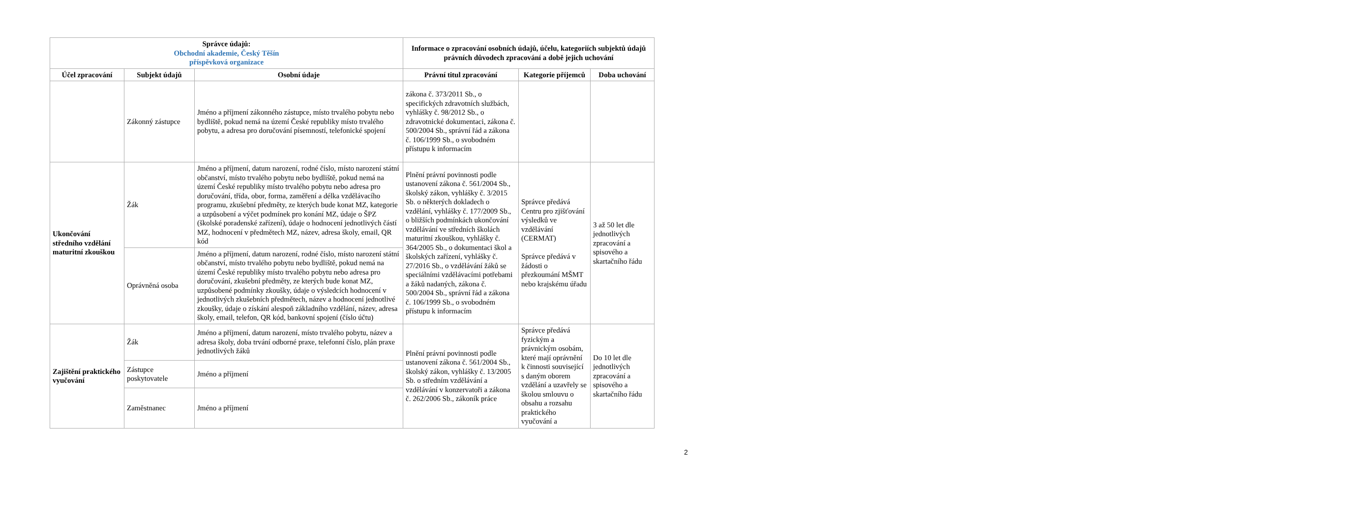| Správce údajů: Obchodní akademie, Český Těšín příspěvková organizace | | | Informace o zpracování osobních údajů, účelu, kategoriích subjektů údajů právních důvodech zpracování a době jejich uchování | | |
| --- | --- | --- | --- | --- | --- |
| Účel zpracování | Subjekt údajů | Osobní údaje | Právní titul zpracování | Kategorie příjemců | Doba uchování |
| | Zákonný zástupce | Jméno a příjmení zákonného zástupce, místo trvalého pobytu nebo bydliště, pokud nemá na území České republiky místo trvalého pobytu, a adresa pro doručování písemností, telefonické spojení | zákona č. 373/2011 Sb., o specifických zdravotních službách, vyhlášky č. 98/2012 Sb., o zdravotnické dokumentaci, zákona č. 500/2004 Sb., správní řád a zákona č. 106/1999 Sb., o svobodném přístupu k informacím | | |
| Ukončování středního vzdělání maturitní zkouškou | Žák | Jméno a příjmení, datum narození, rodné číslo, místo narození státní občanství, místo trvalého pobytu nebo bydliště, pokud nemá na území České republiky místo trvalého pobytu nebo adresa pro doručování, třída, obor, forma, zaměření a délka vzdělávacího programu, zkušební předměty, ze kterých bude konat MZ, kategorie a uzpůsobení a výčet podmínek pro konání MZ, údaje o ŠPZ (školské poradenské zařízení), údaje o hodnocení jednotlivých částí MZ, hodnocení v předmětech MZ, název, adresa školy, email, QR kód | Plnění právní povinnosti podle ustanovení zákona č. 561/2004 Sb., školský zákon, vyhlášky č. 3/2015 Sb. o některých dokladech o vzdělání, vyhlášky č. 177/2009 Sb., o bližších podmínkách ukončování vzdělávání ve středních školách maturitní zkouškou, vyhlášky č. 364/2005 Sb., o dokumentaci škol a školských zařízení, vyhlášky č. 27/2016 Sb., o vzdělávání žáků se speciálními vzdělávacími potřebami a žáků nadaných, zákona č. 500/2004 Sb., správní řád a zákona č. 106/1999 Sb., o svobodném přístupu k informacím | Správce předává Centru pro zjišťování výsledků ve vzdělávání (CERMAT) Správce předává v žádosti o přezkoumání MŠMT nebo krajskému úřadu | 3 až 50 let dle jednotlivých zpracování a spisového a skartačního řádu |
| | Oprávněná osoba | Jméno a příjmení, datum narození, rodné číslo, místo narození státní občanství, místo trvalého pobytu nebo bydliště, pokud nemá na území České republiky místo trvalého pobytu nebo adresa pro doručování, zkušební předměty, ze kterých bude konat MZ, uzpůsobené podmínky zkoušky, údaje o výsledcích hodnocení v jednotlivých zkušebních předmětech, název a hodnocení jednotlivé zkoušky, údaje o získání alespoň základního vzdělání, název, adresa školy, email, telefon, QR kód, bankovní spojení (číslo účtu) | | | |
| Zajištění praktického vyučování | Žák | Jméno a příjmení, datum narození, místo trvalého pobytu, název a adresa školy, doba trvání odborné praxe, telefonní číslo, plán praxe jednotlivých žáků | Plnění právní povinnosti podle ustanovení zákona č. 561/2004 Sb., školský zákon, vyhlášky č. 13/2005 Sb. o středním vzdělávání a vzdělávání v konzervatoři a zákona č. 262/2006 Sb., zákoník práce | Správce předává fyzickým a právnickým osobám, které mají oprávnění k činnosti související s daným oborem vzdělání a uzavřely se školou smlouvu o obsahu a rozsahu praktického vyučování a | Do 10 let dle jednotlivých zpracování a spisového a skartačního řádu |
| | Zástupce poskytovatele | Jméno a příjmení | | | |
| | Zaměstnanec | Jméno a příjmení | | | |
2